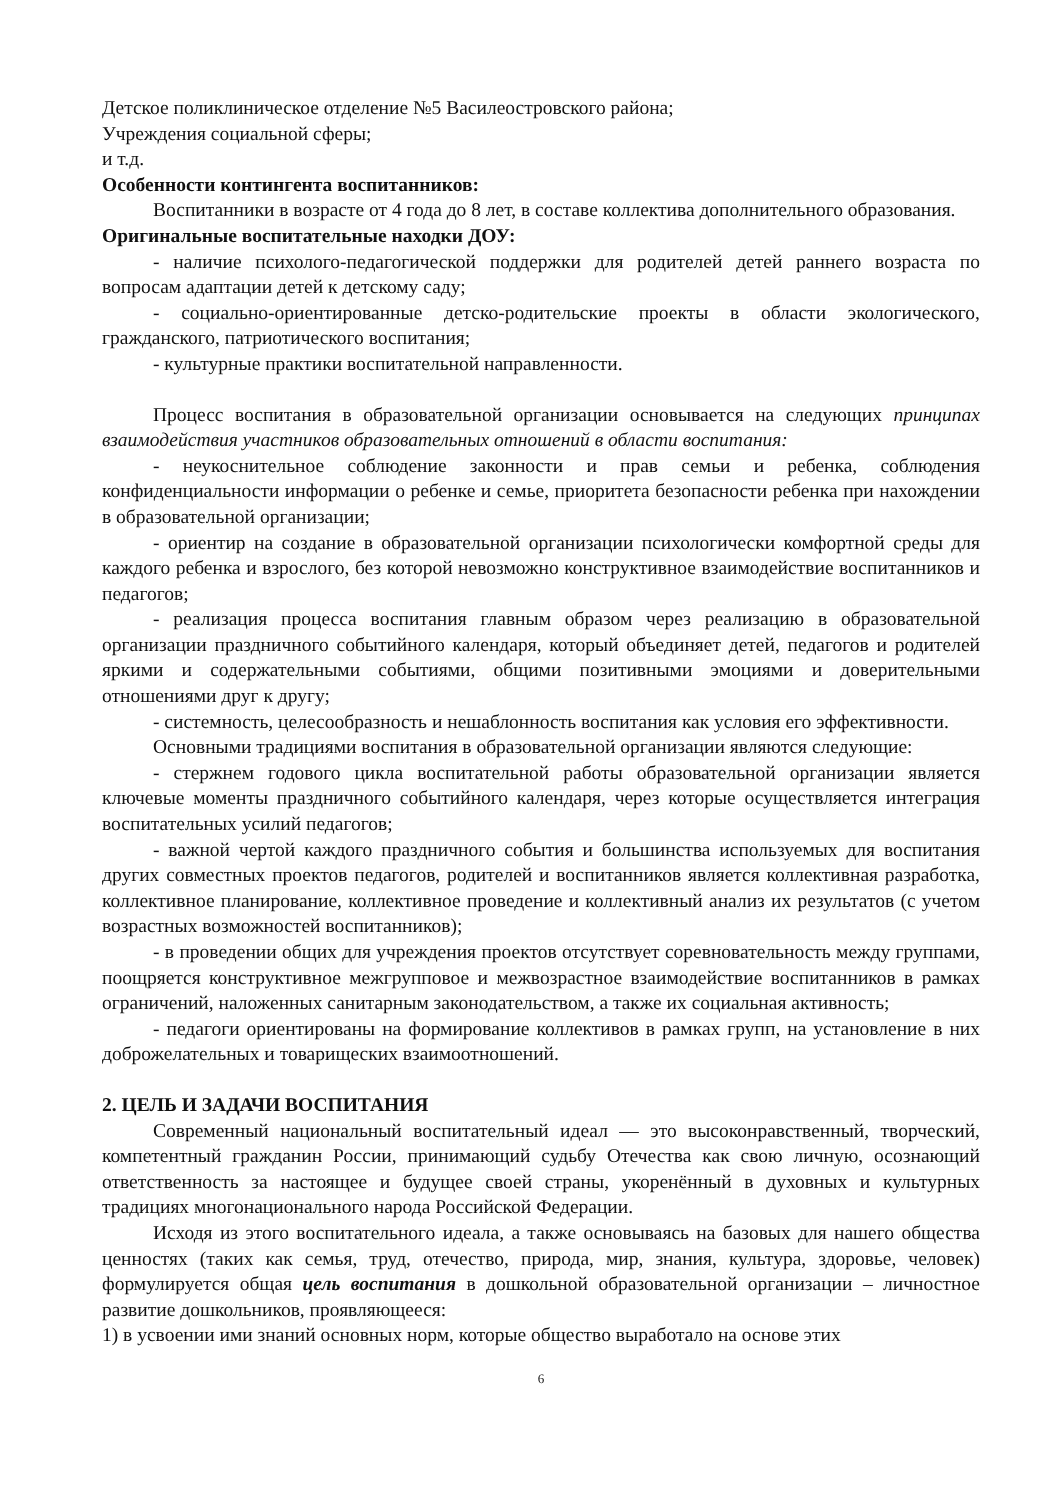Детское поликлиническое отделение №5 Василеостровского района;
Учреждения социальной сферы;
и т.д.
Особенности контингента воспитанников:
Воспитанники в возрасте от 4 года до 8 лет, в составе коллектива дополнительного образования.
Оригинальные воспитательные находки ДОУ:
- наличие психолого-педагогической поддержки для родителей детей раннего возраста по вопросам адаптации детей к детскому саду;
- социально-ориентированные детско-родительские проекты в области экологического, гражданского, патриотического воспитания;
- культурные практики воспитательной направленности.
Процесс воспитания в образовательной организации основывается на следующих принципах взаимодействия участников образовательных отношений в области воспитания:
- неукоснительное соблюдение законности и прав семьи и ребенка, соблюдения конфиденциальности информации о ребенке и семье, приоритета безопасности ребенка при нахождении в образовательной организации;
- ориентир на создание в образовательной организации психологически комфортной среды для каждого ребенка и взрослого, без которой невозможно конструктивное взаимодействие воспитанников и педагогов;
- реализация процесса воспитания главным образом через реализацию в образовательной организации праздничного событийного календаря, который объединяет детей, педагогов и родителей яркими и содержательными событиями, общими позитивными эмоциями и доверительными отношениями друг к другу;
- системность, целесообразность и нешаблонность воспитания как условия его эффективности.
Основными традициями воспитания в образовательной организации являются следующие:
- стержнем годового цикла воспитательной работы образовательной организации является ключевые моменты праздничного событийного календаря, через которые осуществляется интеграция воспитательных усилий педагогов;
- важной чертой каждого праздничного события и большинства используемых для воспитания других совместных проектов педагогов, родителей и воспитанников является коллективная разработка, коллективное планирование, коллективное проведение и коллективный анализ их результатов (с учетом возрастных возможностей воспитанников);
- в проведении общих для учреждения проектов отсутствует соревновательность между группами, поощряется конструктивное межгрупповое и межвозрастное взаимодействие воспитанников в рамках ограничений, наложенных санитарным законодательством, а также их социальная активность;
- педагоги ориентированы на формирование коллективов в рамках групп, на установление в них доброжелательных и товарищеских взаимоотношений.
2. ЦЕЛЬ И ЗАДАЧИ ВОСПИТАНИЯ
Современный национальный воспитательный идеал — это высоконравственный, творческий, компетентный гражданин России, принимающий судьбу Отечества как свою личную, осознающий ответственность за настоящее и будущее своей страны, укоренённый в духовных и культурных традициях многонационального народа Российской Федерации.
Исходя из этого воспитательного идеала, а также основываясь на базовых для нашего общества ценностях (таких как семья, труд, отечество, природа, мир, знания, культура, здоровье, человек) формулируется общая цель воспитания в дошкольной образовательной организации – личностное развитие дошкольников, проявляющееся:
1) в усвоении ими знаний основных норм, которые общество выработало на основе этих
6